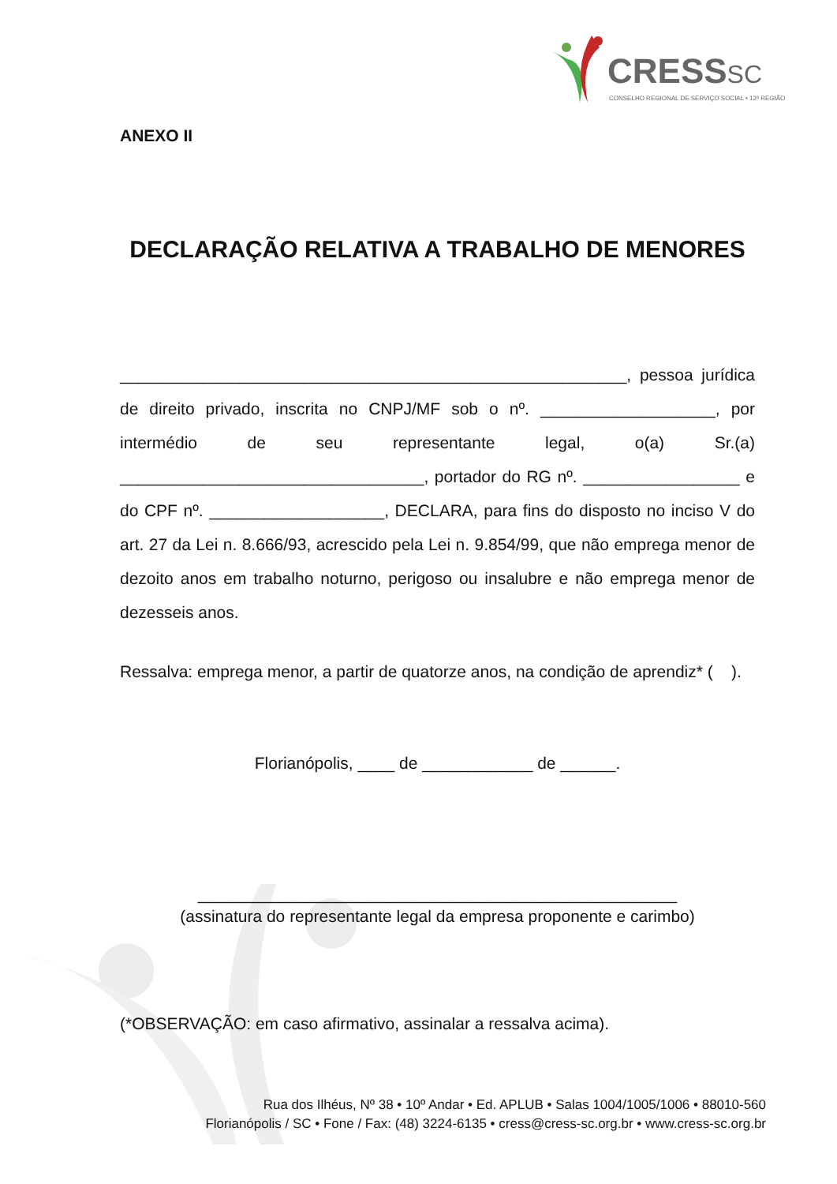CRESSSC
CONSELHO REGIONAL DE SERVIÇO SOCIAL • 12ª REGIÃO
ANEXO II
DECLARAÇÃO RELATIVA A TRABALHO DE MENORES
_______________________________________________________, pessoa jurídica de direito privado, inscrita no CNPJ/MF sob o nº. ___________________, por intermédio de seu representante legal, o(a) Sr.(a) _________________________________, portador do RG nº. _________________ e do CPF nº. ___________________, DECLARA, para fins do disposto no inciso V do art. 27 da Lei n. 8.666/93, acrescido pela Lei n. 9.854/99, que não emprega menor de dezoito anos em trabalho noturno, perigoso ou insalubre e não emprega menor de dezesseis anos.
Ressalva: emprega menor, a partir de quatorze anos, na condição de aprendiz* ( ).
Florianópolis, ____ de ____________ de ______.
____________________________________________________
(assinatura do representante legal da empresa proponente e carimbo)
(*OBSERVAÇÃO: em caso afirmativo, assinalar a ressalva acima).
Rua dos Ilhéus, Nº 38 • 10º Andar • Ed. APLUB • Salas 1004/1005/1006 • 88010-560
Florianópolis / SC • Fone / Fax: (48) 3224-6135 • cress@cress-sc.org.br • www.cress-sc.org.br